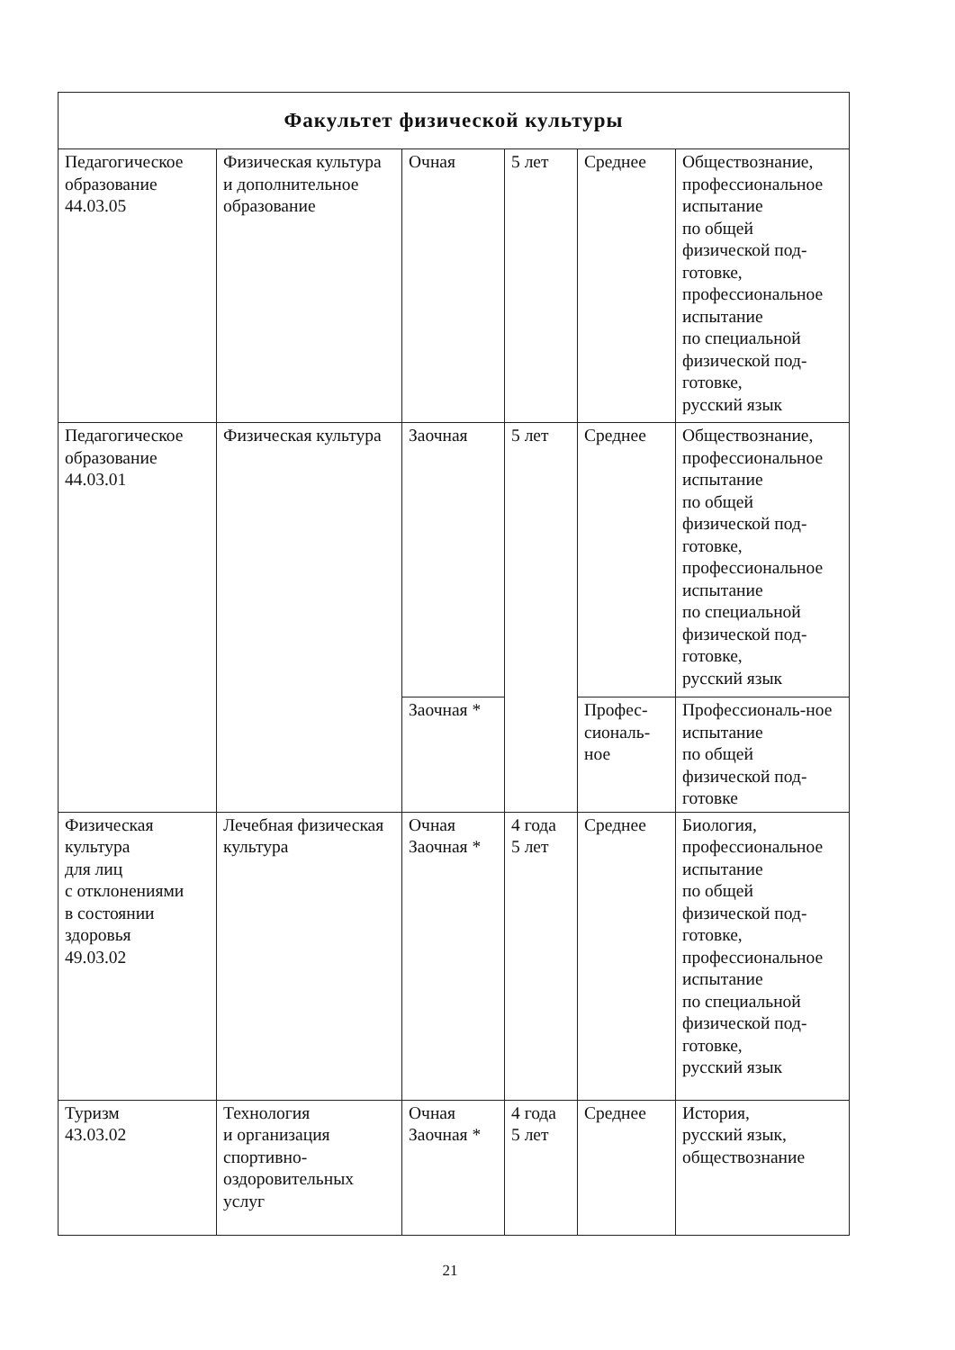| Факультет физической культуры | | | | | |
| --- | --- | --- | --- | --- | --- |
| Педагогическое образование 44.03.05 | Физическая культура и дополнительное образование | Очная | 5 лет | Среднее | Обществознание, профессиональное испытание по общей физической под-готовке, профессиональное испытание по специальной физической под-готовке, русский язык |
| Педагогическое образование 44.03.01 | Физическая культура | Заочная | 5 лет | Среднее | Обществознание, профессиональное испытание по общей физической под-готовке, профессиональное испытание по специальной физической под-готовке, русский язык |
| | | Заочная * | | Профес-сиональ-ное | Профессиональ-ное испытание по общей физической под-готовке |
| Физическая культура для лиц с отклонениями в состоянии здоровья 49.03.02 | Лечебная физическая культура | Очная Заочная * | 4 года 5 лет | Среднее | Биология, профессиональное испытание по общей физической под-готовке, профессиональное испытание по специальной физической под-готовке, русский язык |
| Туризм 43.03.02 | Технология и организация спортивно-оздоровительных услуг | Очная Заочная * | 4 года 5 лет | Среднее | История, русский язык, обществознание |
21